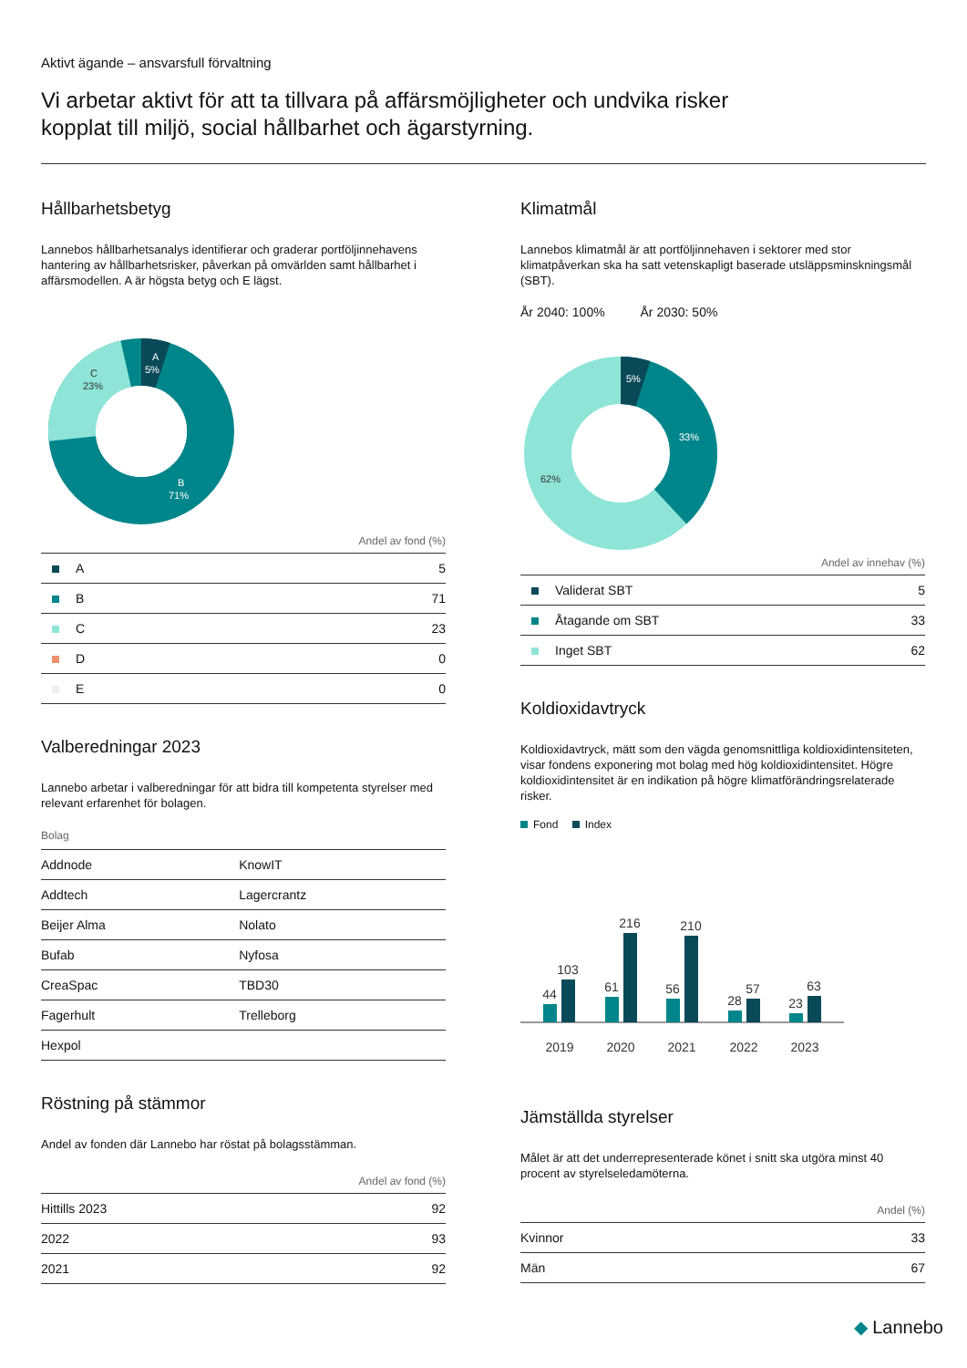Aktivt ägande – ansvarsfull förvaltning
Vi arbetar aktivt för att ta tillvara på affärsmöjligheter och undvika risker
kopplat till miljö, social hållbarhet och ägarstyrning.
Hållbarhetsbetyg
Lannebos hållbarhetsanalys identifierar och graderar portföljinnehavens hantering av hållbarhetsrisker, påverkan på omvärlden samt hållbarhet i affärsmodellen. A är högsta betyg och E lägst.
A
5%
C
23%
B
71%
Andel av fond (%)
| A | 5 |
| B | 71 |
| C | 23 |
| D | 0 |
| E | 0 |
Valberedningar 2023
Lannebo arbetar i valberedningar för att bidra till kompetenta styrelser med relevant erfarenhet för bolagen.
Bolag
| Addnode | KnowIT |
| Addtech | Lagercrantz |
| Beijer Alma | Nolato |
| Bufab | Nyfosa |
| CreaSpac | TBD30 |
| Fagerhult | Trelleborg |
| Hexpol | |
Röstning på stämmor
Andel av fonden där Lannebo har röstat på bolagsstämman.
Andel av fond (%)
| Hittills 2023 | 92 |
| 2022 | 93 |
| 2021 | 92 |
Klimatmål
Lannebos klimatmål är att portföljinnehaven i sektorer med stor klimatpåverkan ska ha satt vetenskapligt baserade utsläppsminskningsmål (SBT).
År 2040: 100% År 2030: 50%
5%
33%
62%
Andel av innehav (%)
| Validerat SBT | 5 |
| Åtagande om SBT | 33 |
| Inget SBT | 62 |
Koldioxidavtryck
Koldioxidavtryck, mätt som den vägda genomsnittliga koldioxidintensiteten, visar fondens exponering mot bolag med hög koldioxidintensitet. Högre koldioxidintensitet är en indikation på högre klimatförändringsrelaterade risker.
Fond Index
44
103
2019
61
216
2020
56
210
2021
28
57
2022
23
63
2023
Jämställda styrelser
Målet är att det underrepresenterade könet i snitt ska utgöra minst 40 procent av styrelseledamöterna.
Andel (%)
| Kvinnor | 33 |
| Män | 67 |
◆ Lannebo